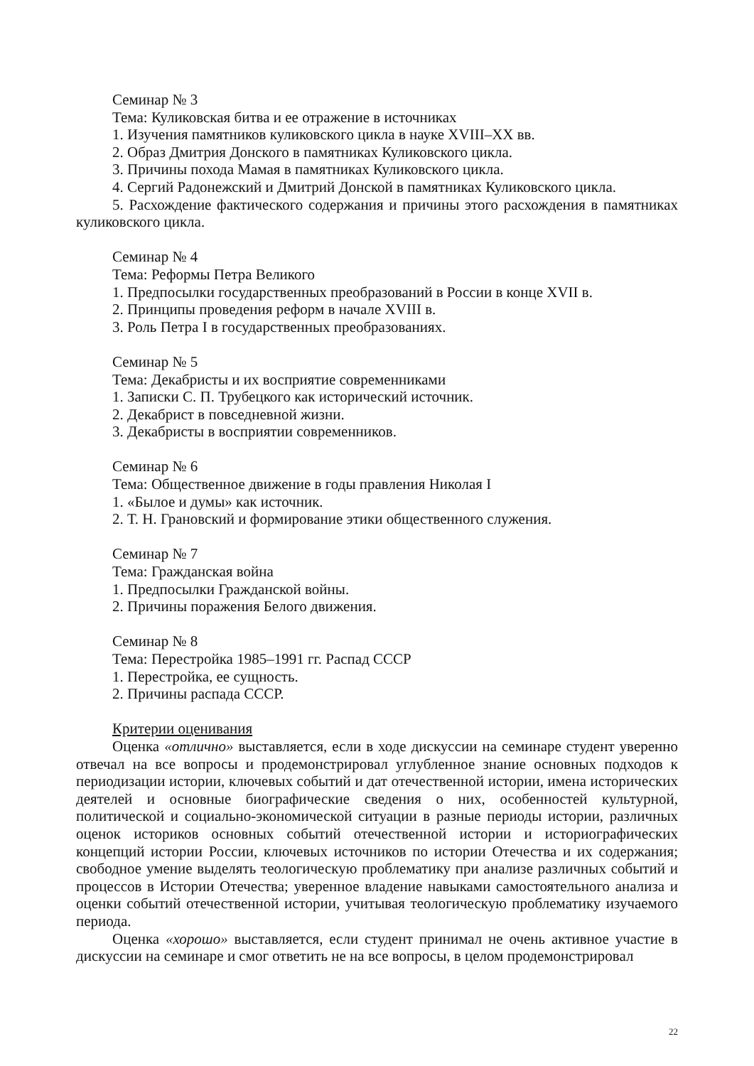Семинар № 3
Тема: Куликовская битва и ее отражение в источниках
1. Изучения памятников куликовского цикла в науке XVIII–XX вв.
2. Образ Дмитрия Донского в памятниках Куликовского цикла.
3. Причины похода Мамая в памятниках Куликовского цикла.
4. Сергий Радонежский и Дмитрий Донской в памятниках Куликовского цикла.
5. Расхождение фактического содержания и причины этого расхождения в памятниках куликовского цикла.
Семинар № 4
Тема: Реформы Петра Великого
1. Предпосылки государственных преобразований в России в конце XVII в.
2. Принципы проведения реформ в начале XVIII в.
3. Роль Петра I в государственных преобразованиях.
Семинар № 5
Тема: Декабристы и их восприятие современниками
1. Записки С. П. Трубецкого как исторический источник.
2. Декабрист в повседневной жизни.
3. Декабристы в восприятии современников.
Семинар № 6
Тема: Общественное движение в годы правления Николая I
1. «Былое и думы» как источник.
2. Т. Н. Грановский и формирование этики общественного служения.
Семинар № 7
Тема: Гражданская война
1. Предпосылки Гражданской войны.
2. Причины поражения Белого движения.
Семинар № 8
Тема: Перестройка 1985–1991 гг. Распад СССР
1. Перестройка, ее сущность.
2. Причины распада СССР.
Критерии оценивания
Оценка «отлично» выставляется, если в ходе дискуссии на семинаре студент уверенно отвечал на все вопросы и продемонстрировал углубленное знание основных подходов к периодизации истории, ключевых событий и дат отечественной истории, имена исторических деятелей и основные биографические сведения о них, особенностей культурной, политической и социально-экономической ситуации в разные периоды истории, различных оценок историков основных событий отечественной истории и историографических концепций истории России, ключевых источников по истории Отечества и их содержания; свободное умение выделять теологическую проблематику при анализе различных событий и процессов в Истории Отечества; уверенное владение навыками самостоятельного анализа и оценки событий отечественной истории, учитывая теологическую проблематику изучаемого периода.
Оценка «хорошо» выставляется, если студент принимал не очень активное участие в дискуссии на семинаре и смог ответить не на все вопросы, в целом продемонстрировал
22